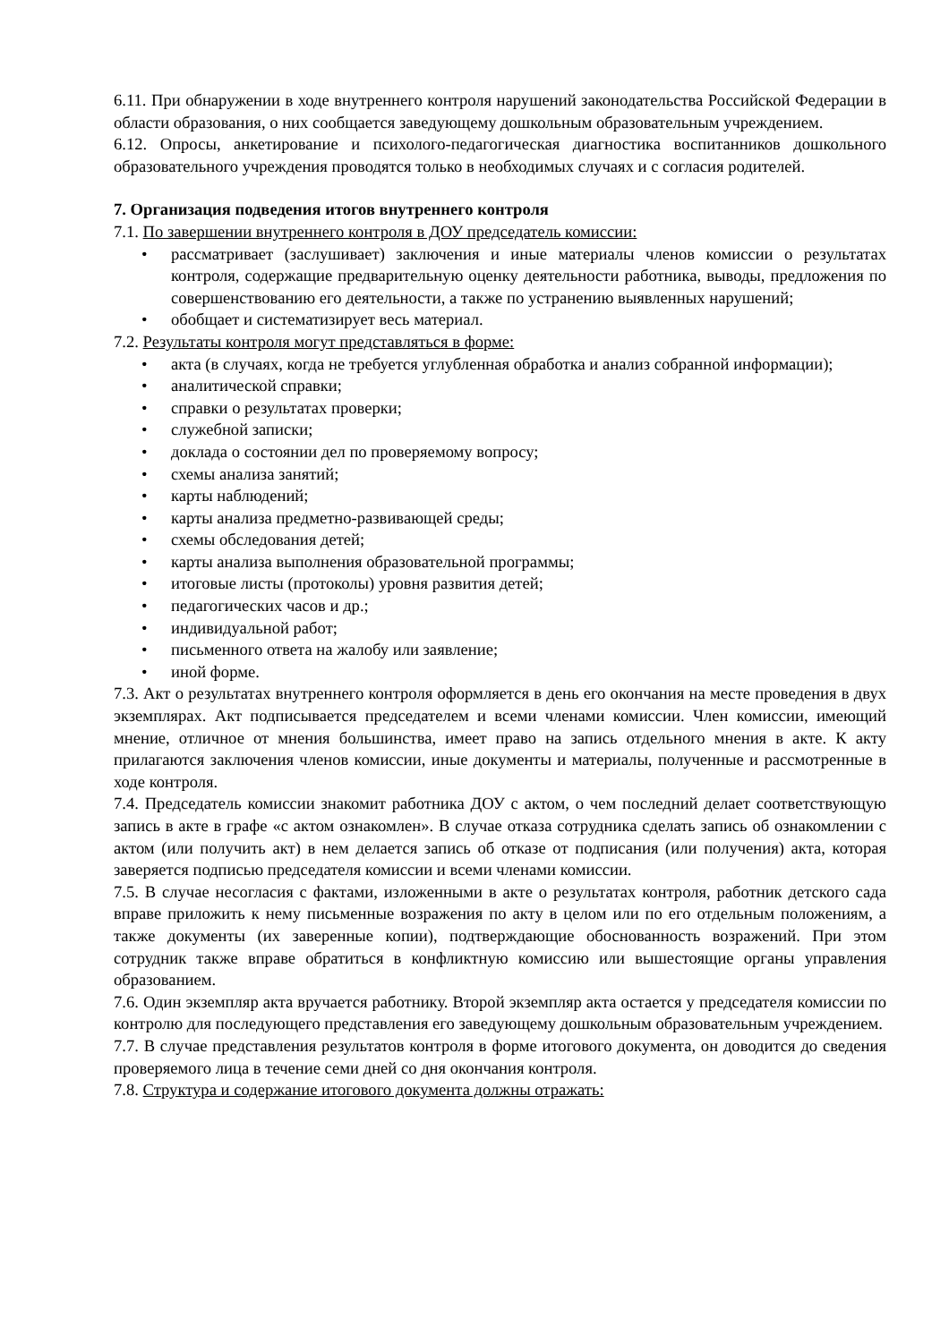6.11. При обнаружении в ходе внутреннего контроля нарушений законодательства Российской Федерации в области образования, о них сообщается заведующему дошкольным образовательным учреждением.
6.12. Опросы, анкетирование и психолого-педагогическая диагностика воспитанников дошкольного образовательного учреждения проводятся только в необходимых случаях и с согласия родителей.
7. Организация подведения итогов внутреннего контроля
7.1. По завершении внутреннего контроля в ДОУ председатель комиссии:
• рассматривает (заслушивает) заключения и иные материалы членов комиссии о результатах контроля, содержащие предварительную оценку деятельности работника, выводы, предложения по совершенствованию его деятельности, а также по устранению выявленных нарушений;
• обобщает и систематизирует весь материал.
7.2. Результаты контроля могут представляться в форме:
• акта (в случаях, когда не требуется углубленная обработка и анализ собранной информации);
• аналитической справки;
• справки о результатах проверки;
• служебной записки;
• доклада о состоянии дел по проверяемому вопросу;
• схемы анализа занятий;
• карты наблюдений;
• карты анализа предметно-развивающей среды;
• схемы обследования детей;
• карты анализа выполнения образовательной программы;
• итоговые листы (протоколы) уровня развития детей;
• педагогических часов и др.;
• индивидуальной работ;
• письменного ответа на жалобу или заявление;
• иной форме.
7.3. Акт о результатах внутреннего контроля оформляется в день его окончания на месте проведения в двух экземплярах. Акт подписывается председателем и всеми членами комиссии. Член комиссии, имеющий мнение, отличное от мнения большинства, имеет право на запись отдельного мнения в акте. К акту прилагаются заключения членов комиссии, иные документы и материалы, полученные и рассмотренные в ходе контроля.
7.4. Председатель комиссии знакомит работника ДОУ с актом, о чем последний делает соответствующую запись в акте в графе «с актом ознакомлен». В случае отказа сотрудника сделать запись об ознакомлении с актом (или получить акт) в нем делается запись об отказе от подписания (или получения) акта, которая заверяется подписью председателя комиссии и всеми членами комиссии.
7.5. В случае несогласия с фактами, изложенными в акте о результатах контроля, работник детского сада вправе приложить к нему письменные возражения по акту в целом или по его отдельным положениям, а также документы (их заверенные копии), подтверждающие обоснованность возражений. При этом сотрудник также вправе обратиться в конфликтную комиссию или вышестоящие органы управления образованием.
7.6. Один экземпляр акта вручается работнику. Второй экземпляр акта остается у председателя комиссии по контролю для последующего представления его заведующему дошкольным образовательным учреждением.
7.7. В случае представления результатов контроля в форме итогового документа, он доводится до сведения проверяемого лица в течение семи дней со дня окончания контроля.
7.8. Структура и содержание итогового документа должны отражать: